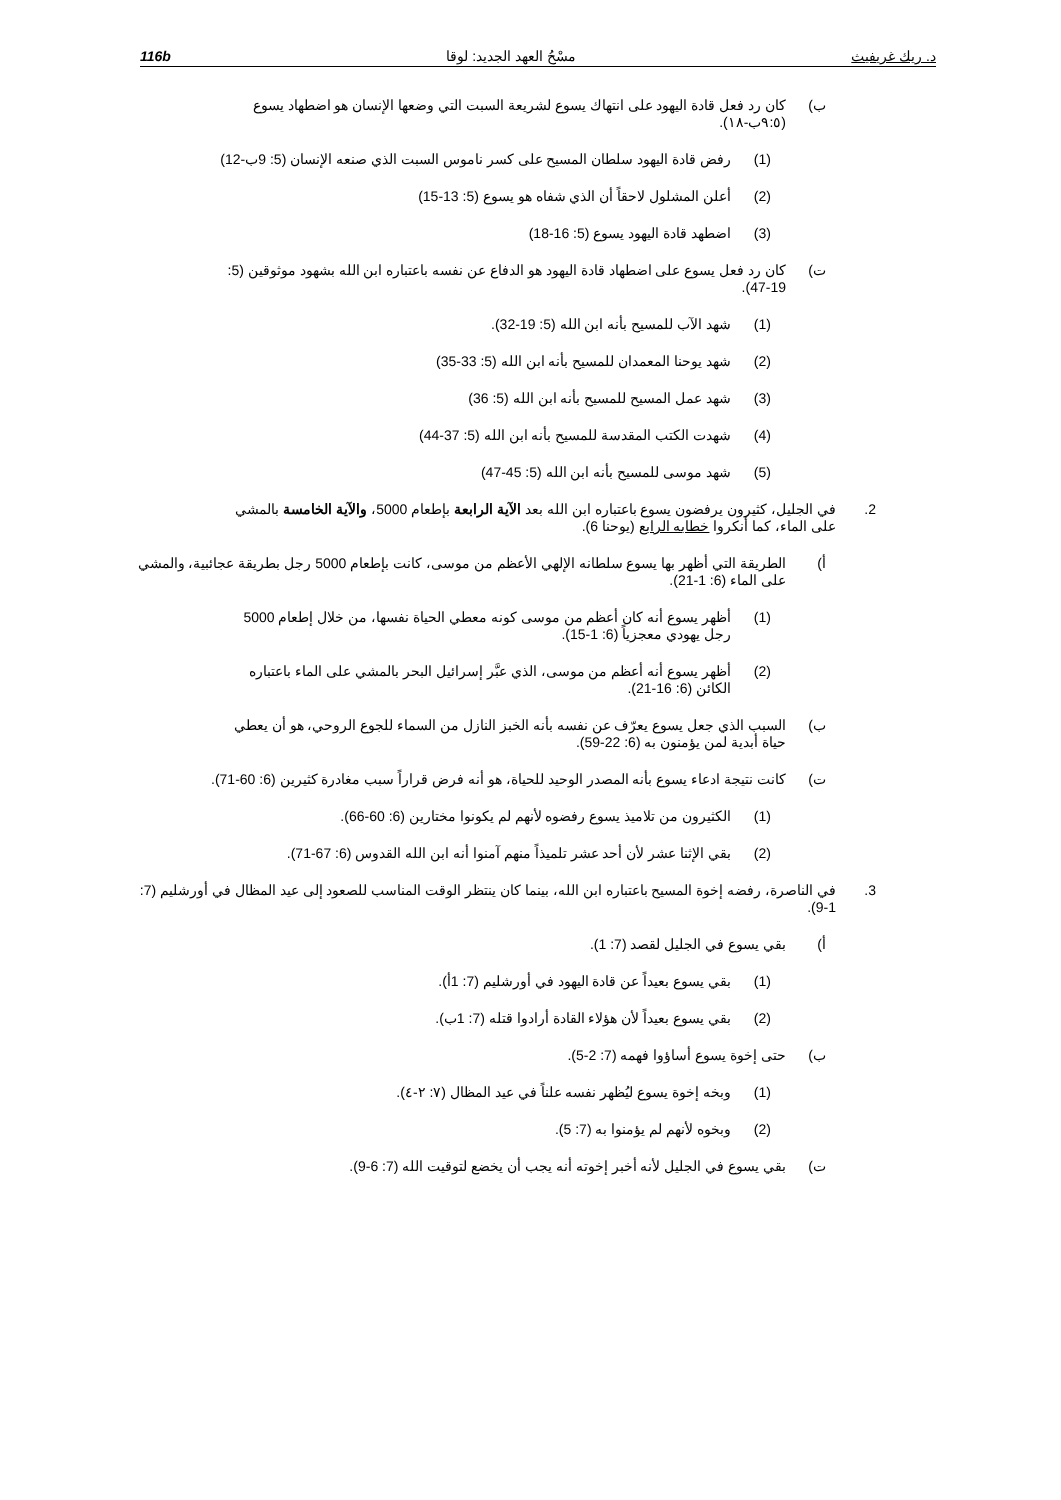د. ريك غريفيث مسْحُ العهد الجديد: لوقا 116b
ب) كان رد فعل قادة اليهود على انتهاك يسوع لشريعة السبت التي وضعها الإنسان هو اضطهاد يسوع (٩:٥ب-١٨).
(1) رفض قادة اليهود سلطان المسيح على كسر ناموس السبت الذي صنعه الإنسان (5: 9ب-12)
(2) أعلن المشلول لاحقاً أن الذي شفاه هو يسوع (5: 13-15)
(3) اضطهد قادة اليهود يسوع (5: 16-18)
ت) كان رد فعل يسوع على اضطهاد قادة اليهود هو الدفاع عن نفسه باعتباره ابن الله بشهود موثوقين (5: 19-47).
(1) شهد الآب للمسيح بأنه ابن الله (5: 19-32).
(2) شهد يوحنا المعمدان للمسيح بأنه ابن الله (5: 33-35)
(3) شهد عمل المسيح للمسيح بأنه ابن الله (5: 36)
(4) شهدت الكتب المقدسة للمسيح بأنه ابن الله (5: 37-44)
(5) شهد موسى للمسيح بأنه ابن الله (5: 45-47)
2. في الجليل، كثيرون يرفضون يسوع باعتباره ابن الله بعد الآية الرابعة بإطعام 5000، والآية الخامسة بالمشي على الماء، كما أنكروا خطابه الرابع (يوحنا 6).
أ) الطريقة التي أظهر بها يسوع سلطانه الإلهي الأعظم من موسى، كانت بإطعام 5000 رجل بطريقة عجائبية، والمشي على الماء (6: 1-21).
(1) أظهر يسوع أنه كان أعظم من موسى كونه معطي الحياة نفسها، من خلال إطعام 5000 رجل يهودي معجزياً (6: 1-15).
(2) أظهر يسوع أنه أعظم من موسى، الذي عبَّر إسرائيل البحر بالمشي على الماء باعتباره الكائن (6: 16-21).
ب) السبب الذي جعل يسوع يعرّف عن نفسه بأنه الخبز النازل من السماء للجوع الروحي، هو أن يعطي حياة أبدية لمن يؤمنون به (6: 22-59).
ت) كانت نتيجة ادعاء يسوع بأنه المصدر الوحيد للحياة، هو أنه فرض قراراً سبب مغادرة كثيرين (6: 60-71).
(1) الكثيرون من تلاميذ يسوع رفضوه لأنهم لم يكونوا مختارين (6: 60-66).
(2) بقي الإثنا عشر لأن أحد عشر تلميذاً منهم آمنوا أنه ابن الله القدوس (6: 67-71).
3. في الناصرة، رفضه إخوة المسيح باعتباره ابن الله، بينما كان ينتظر الوقت المناسب للصعود إلى عيد المظال في أورشليم (7: 1-9).
أ) بقي يسوع في الجليل لقصد (7: 1).
(1) بقي يسوع بعيداً عن قادة اليهود في أورشليم (7: 1أ).
(2) بقي يسوع بعيداً لأن هؤلاء القادة أرادوا قتله (7: 1ب).
ب) حتى إخوة يسوع أساؤوا فهمه (7: 2-5).
(1) وبخه إخوة يسوع ليُظهر نفسه علناً في عيد المظال (٧: ٢-٤).
(2) وبخوه لأنهم لم يؤمنوا به (7: 5).
ت) بقي يسوع في الجليل لأنه أخبر إخوته أنه يجب أن يخضع لتوقيت الله (7: 6-9).